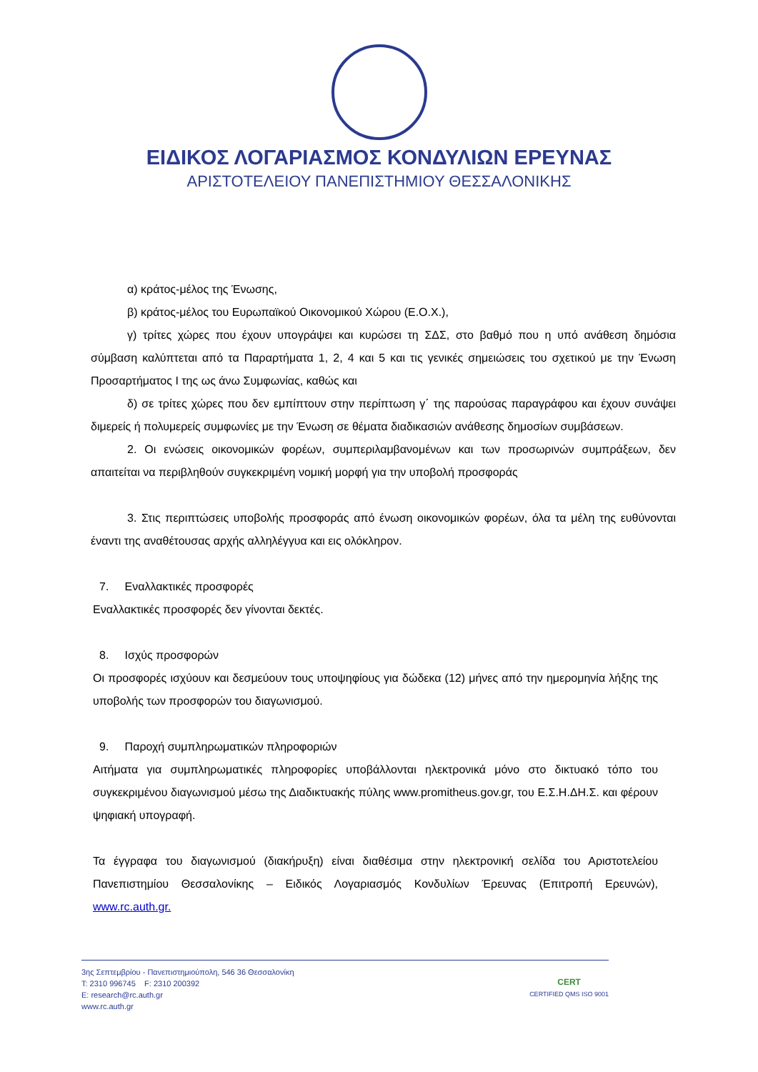ΕΙΔΙΚΟΣ ΛΟΓΑΡΙΑΣΜΟΣ ΚΟΝΔΥΛΙΩΝ ΕΡΕΥΝΑΣ
ΑΡΙΣΤΟΤΕΛΕΙΟΥ ΠΑΝΕΠΙΣΤΗΜΙΟΥ ΘΕΣΣΑΛΟΝΙΚΗΣ
α) κράτος-μέλος της Ένωσης,
β) κράτος-μέλος του Ευρωπαϊκού Οικονομικού Χώρου (Ε.Ο.Χ.),
γ) τρίτες χώρες που έχουν υπογράψει και κυρώσει τη ΣΔΣ, στο βαθμό που η υπό ανάθεση δημόσια σύμβαση καλύπτεται από τα Παραρτήματα 1, 2, 4 και 5 και τις γενικές σημειώσεις του σχετικού με την Ένωση Προσαρτήματος I της ως άνω Συμφωνίας, καθώς και
δ) σε τρίτες χώρες που δεν εμπίπτουν στην περίπτωση γ΄ της παρούσας παραγράφου και έχουν συνάψει διμερείς ή πολυμερείς συμφωνίες με την Ένωση σε θέματα διαδικασιών ανάθεσης δημοσίων συμβάσεων.
2. Οι ενώσεις οικονομικών φορέων, συμπεριλαμβανομένων και των προσωρινών συμπράξεων, δεν απαιτείται να περιβληθούν συγκεκριμένη νομική μορφή για την υποβολή προσφοράς
3. Στις περιπτώσεις υποβολής προσφοράς από ένωση οικονομικών φορέων, όλα τα μέλη της ευθύνονται έναντι της αναθέτουσας αρχής αλληλέγγυα και εις ολόκληρον.
7. Εναλλακτικές προσφορές
Εναλλακτικές προσφορές δεν γίνονται δεκτές.
8. Ισχύς προσφορών
Οι προσφορές ισχύουν και δεσμεύουν τους υποψηφίους για δώδεκα (12) μήνες από την ημερομηνία λήξης της υποβολής των προσφορών του διαγωνισμού.
9. Παροχή συμπληρωματικών πληροφοριών
Αιτήματα για συμπληρωματικές πληροφορίες υποβάλλονται ηλεκτρονικά μόνο στο δικτυακό τόπο του συγκεκριμένου διαγωνισμού μέσω της Διαδικτυακής πύλης www.promitheus.gov.gr, του Ε.Σ.Η.ΔΗ.Σ. και φέρουν ψηφιακή υπογραφή.
Τα έγγραφα του διαγωνισμού (διακήρυξη) είναι διαθέσιμα στην ηλεκτρονική σελίδα του Αριστοτελείου Πανεπιστημίου Θεσσαλονίκης – Ειδικός Λογαριασμός Κονδυλίων Έρευνας (Επιτροπή Ερευνών), www.rc.auth.gr.
3ης Σεπτεμβρίου - Πανεπιστημιούπολη, 546 36 Θεσσαλονίκη
T: 2310 996745 F: 2310 200392
E: research@rc.auth.gr
www.rc.auth.gr
CERT
CERTIFIED QMS ISO 9001